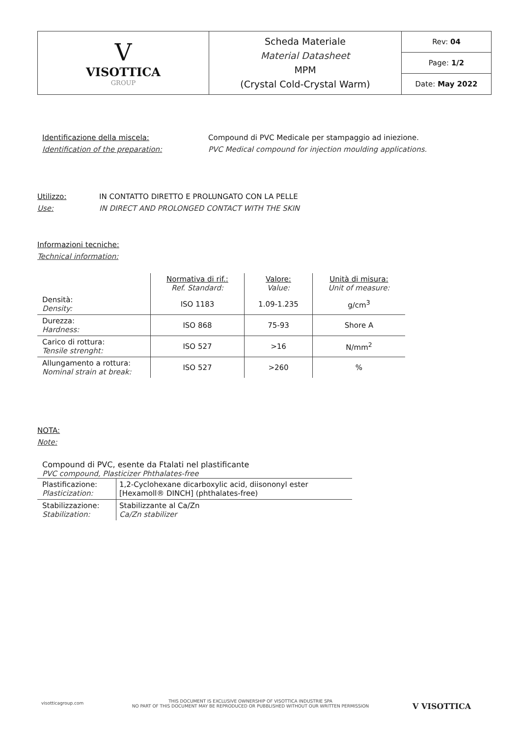| V VISOTTICA GROUP | Scheda Materiale Material Datasheet MPM (Crystal Cold-Crystal Warm) | Rev: 04 |
| | | Page: 1/2 |
| | | Date: May 2022 |
Identificazione della miscela:
Identification of the preparation:
Compound di PVC Medicale per stampaggio ad iniezione.
PVC Medical compound for injection moulding applications.
Utilizzo:
Use:
IN CONTATTO DIRETTO E PROLUNGATO CON LA PELLE
IN DIRECT AND PROLONGED CONTACT WITH THE SKIN
Informazioni tecniche:
Technical information:
| | Normativa di rif.: Ref. Standard: | Valore: Value: | Unità di misura: Unit of measure: |
| --- | --- | --- | --- |
| Densità: Density: | ISO 1183 | 1.09-1.235 | g/cm<sup>3</sup> |
| Durezza: Hardness: | ISO 868 | 75-93 | Shore A |
| Carico di rottura: Tensile strenght: | ISO 527 | >16 | N/mm<sup>2</sup> |
| Allungamento a rottura: Nominal strain at break: | ISO 527 | >260 | % |
NOTA:
Note:
Compound di PVC, esente da Ftalati nel plastificante
PVC compound, Plasticizer Phthalates-free
| Plastificazione: Plasticization: | 1,2-Cyclohexane dicarboxylic acid, diisononyl ester [Hexamoll® DINCH] (phthalates-free) |
| Stabilizzazione: Stabilization: | Stabilizzante al Ca/Zn Ca/Zn stabilizer |
visotticagroup.com
THIS DOCUMENT IS EXCLUSIVE OWNERSHIP OF VISOTTICA INDUSTRIE SPA
NO PART OF THIS DOCUMENT MAY BE REPRODUCED OR PUBBLISHED WITHOUT OUR WRITTEN PERMISSION
V VISOTTICA